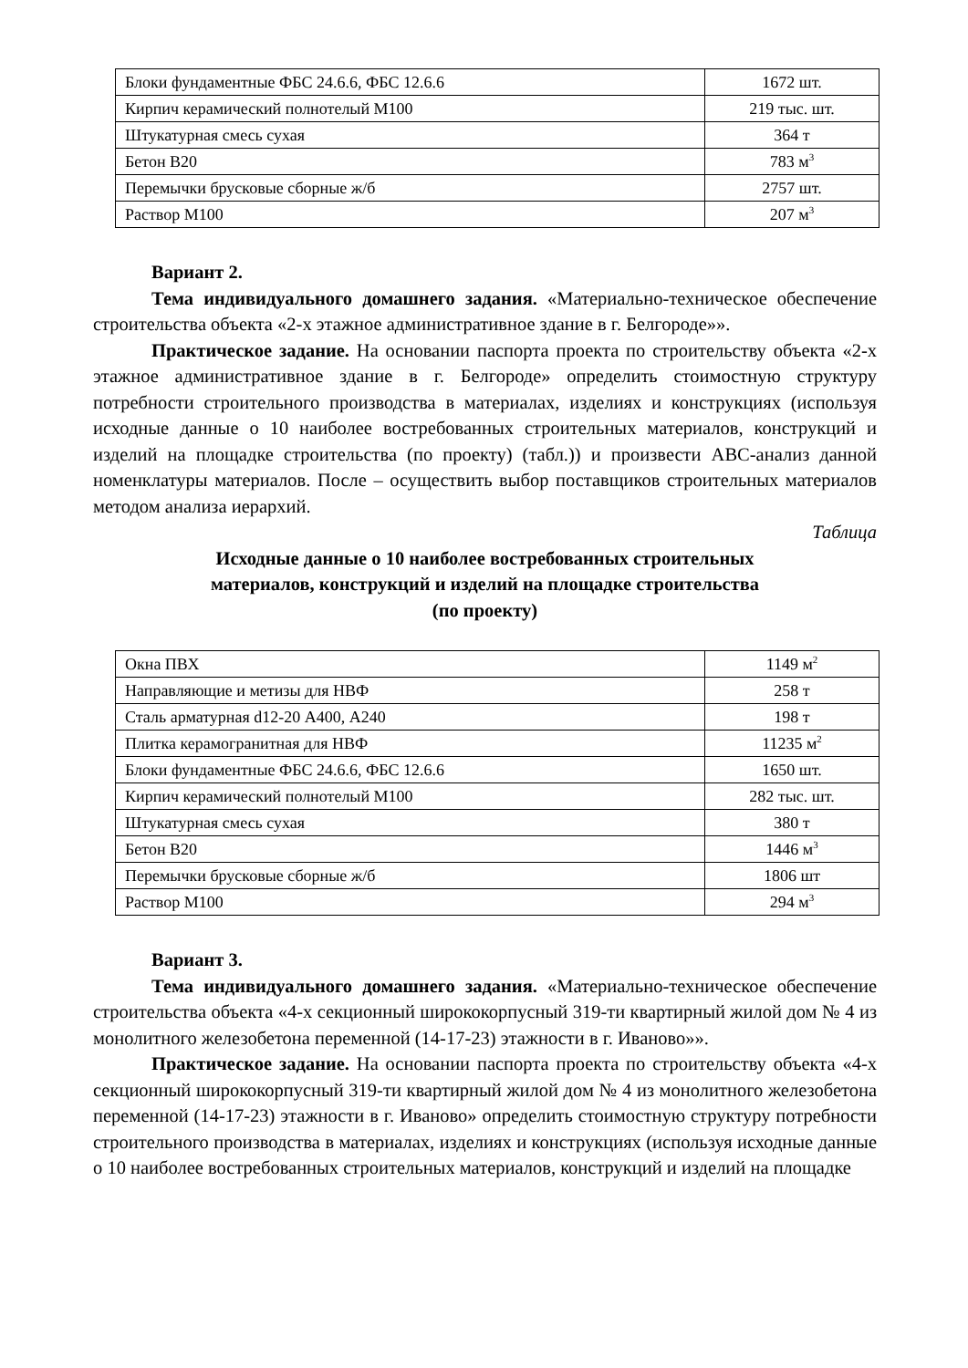| Блоки фундаментные ФБС 24.6.6, ФБС 12.6.6 | 1672 шт. |
| Кирпич керамический полнотелый М100 | 219 тыс. шт. |
| Штукатурная смесь сухая | 364 т |
| Бетон В20 | 783 м<sup>3</sup> |
| Перемычки брусковые сборные ж/б | 2757 шт. |
| Раствор М100 | 207 м<sup>3</sup> |
Вариант 2.
Тема индивидуального домашнего задания. «Материально-техническое обеспечение строительства объекта «2-х этажное административное здание в г. Белгороде»».
Практическое задание. На основании паспорта проекта по строительству объекта «2-х этажное административное здание в г. Белгороде» определить стоимостную структуру потребности строительного производства в материалах, изделиях и конструкциях (используя исходные данные о 10 наиболее востребованных строительных материалов, конструкций и изделий на площадке строительства (по проекту) (табл.)) и произвести ABC-анализ данной номенклатуры материалов. После – осуществить выбор поставщиков строительных материалов методом анализа иерархий.
Таблица
Исходные данные о 10 наиболее востребованных строительных
материалов, конструкций и изделий на площадке строительства
(по проекту)
| Окна ПВХ | 1149 м<sup>2</sup> |
| Направляющие и метизы для НВФ | 258 т |
| Сталь арматурная d12-20 А400, А240 | 198 т |
| Плитка керамогранитная для НВФ | 11235 м<sup>2</sup> |
| Блоки фундаментные ФБС 24.6.6, ФБС 12.6.6 | 1650 шт. |
| Кирпич керамический полнотелый М100 | 282 тыс. шт. |
| Штукатурная смесь сухая | 380 т |
| Бетон В20 | 1446 м<sup>3</sup> |
| Перемычки брусковые сборные ж/б | 1806 шт |
| Раствор М100 | 294 м<sup>3</sup> |
Вариант 3.
Тема индивидуального домашнего задания. «Материально-техническое обеспечение строительства объекта «4-х секционный ширококорпусный 319-ти квартирный жилой дом № 4 из монолитного железобетона переменной (14-17-23) этажности в г. Иваново»».
Практическое задание. На основании паспорта проекта по строительству объекта «4-х секционный ширококорпусный 319-ти квартирный жилой дом № 4 из монолитного железобетона переменной (14-17-23) этажности в г. Иваново» определить стоимостную структуру потребности строительного производства в материалах, изделиях и конструкциях (используя исходные данные о 10 наиболее востребованных строительных материалов, конструкций и изделий на площадке